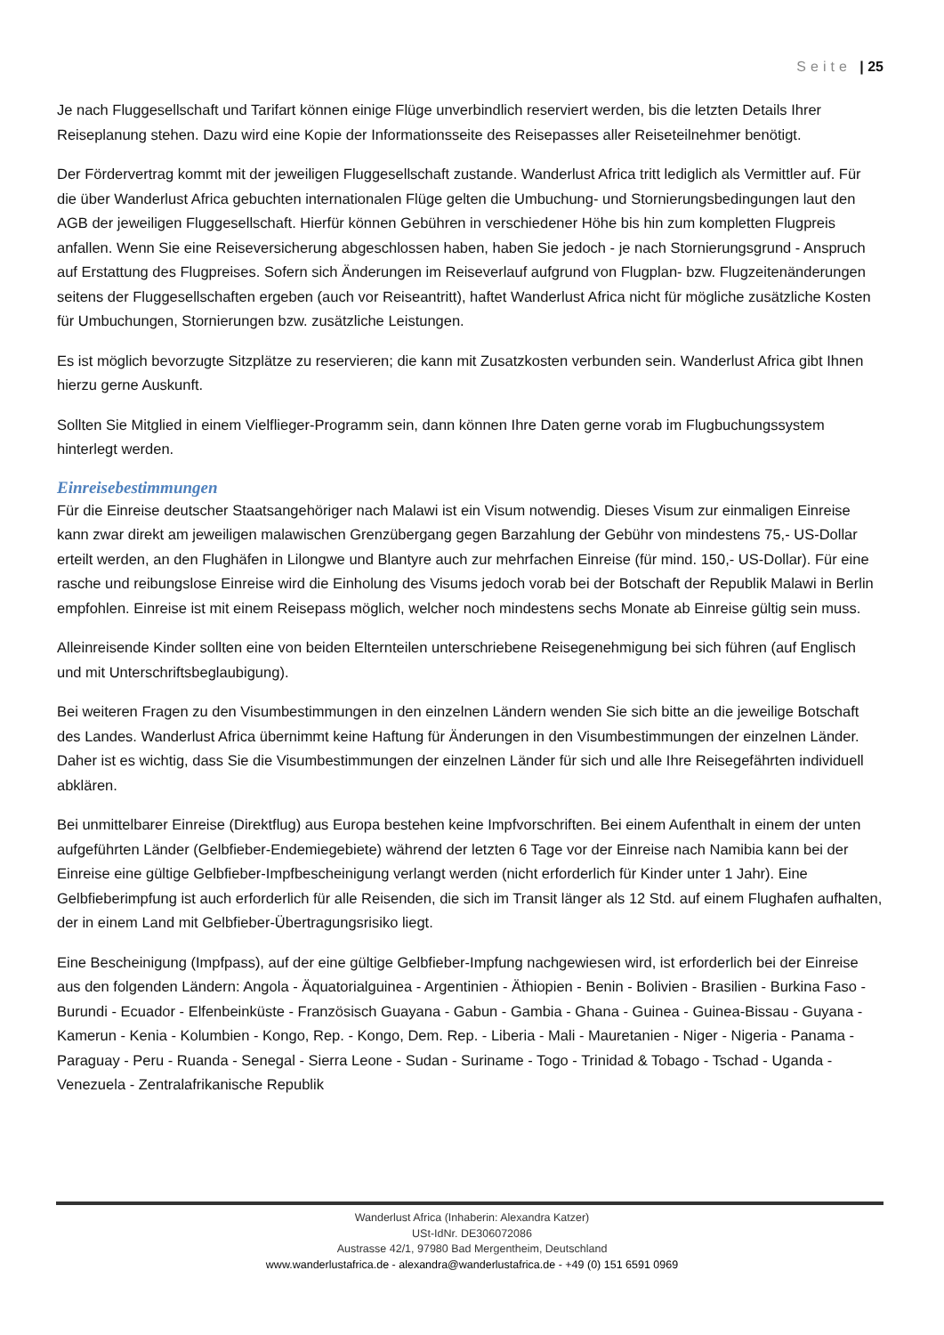Seite | 25
Je nach Fluggesellschaft und Tarifart können einige Flüge unverbindlich reserviert werden, bis die letzten Details Ihrer Reiseplanung stehen. Dazu wird eine Kopie der Informationsseite des Reisepasses aller Reiseteilnehmer benötigt.
Der Fördervertrag kommt mit der jeweiligen Fluggesellschaft zustande. Wanderlust Africa tritt lediglich als Vermittler auf. Für die über Wanderlust Africa gebuchten internationalen Flüge gelten die Umbuchung- und Stornierungsbedingungen laut den AGB der jeweiligen Fluggesellschaft. Hierfür können Gebühren in verschiedener Höhe bis hin zum kompletten Flugpreis anfallen. Wenn Sie eine Reiseversicherung abgeschlossen haben, haben Sie jedoch - je nach Stornierungsgrund - Anspruch auf Erstattung des Flugpreises. Sofern sich Änderungen im Reiseverlauf aufgrund von Flugplan- bzw. Flugzeitenänderungen seitens der Fluggesellschaften ergeben (auch vor Reiseantritt), haftet Wanderlust Africa nicht für mögliche zusätzliche Kosten für Umbuchungen, Stornierungen bzw. zusätzliche Leistungen.
Es ist möglich bevorzugte Sitzplätze zu reservieren; die kann mit Zusatzkosten verbunden sein. Wanderlust Africa gibt Ihnen hierzu gerne Auskunft.
Sollten Sie Mitglied in einem Vielflieger-Programm sein, dann können Ihre Daten gerne vorab im Flugbuchungssystem hinterlegt werden.
Einreisebestimmungen
Für die Einreise deutscher Staatsangehöriger nach Malawi ist ein Visum notwendig. Dieses Visum zur einmaligen Einreise kann zwar direkt am jeweiligen malawischen Grenzübergang gegen Barzahlung der Gebühr von mindestens 75,- US-Dollar erteilt werden, an den Flughäfen in Lilongwe und Blantyre auch zur mehrfachen Einreise (für mind. 150,- US-Dollar). Für eine rasche und reibungslose Einreise wird die Einholung des Visums jedoch vorab bei der Botschaft der Republik Malawi in Berlin empfohlen. Einreise ist mit einem Reisepass möglich, welcher noch mindestens sechs Monate ab Einreise gültig sein muss.
Alleinreisende Kinder sollten eine von beiden Elternteilen unterschriebene Reisegenehmigung bei sich führen (auf Englisch und mit Unterschriftsbeglaubigung).
Bei weiteren Fragen zu den Visumbestimmungen in den einzelnen Ländern wenden Sie sich bitte an die jeweilige Botschaft des Landes. Wanderlust Africa übernimmt keine Haftung für Änderungen in den Visumbestimmungen der einzelnen Länder. Daher ist es wichtig, dass Sie die Visumbestimmungen der einzelnen Länder für sich und alle Ihre Reisegefährten individuell abklären.
Bei unmittelbarer Einreise (Direktflug) aus Europa bestehen keine Impfvorschriften. Bei einem Aufenthalt in einem der unten aufgeführten Länder (Gelbfieber-Endemiegebiete) während der letzten 6 Tage vor der Einreise nach Namibia kann bei der Einreise eine gültige Gelbfieber-Impfbescheinigung verlangt werden (nicht erforderlich für Kinder unter 1 Jahr). Eine Gelbfieberimpfung ist auch erforderlich für alle Reisenden, die sich im Transit länger als 12 Std. auf einem Flughafen aufhalten, der in einem Land mit Gelbfieber-Übertragungsrisiko liegt.
Eine Bescheinigung (Impfpass), auf der eine gültige Gelbfieber-Impfung nachgewiesen wird, ist erforderlich bei der Einreise aus den folgenden Ländern: Angola - Äquatorialguinea - Argentinien - Äthiopien - Benin - Bolivien - Brasilien - Burkina Faso - Burundi - Ecuador - Elfenbeinküste - Französisch Guayana - Gabun - Gambia - Ghana - Guinea - Guinea-Bissau - Guyana - Kamerun - Kenia - Kolumbien - Kongo, Rep. - Kongo, Dem. Rep. - Liberia - Mali - Mauretanien - Niger - Nigeria - Panama - Paraguay - Peru - Ruanda - Senegal - Sierra Leone - Sudan - Suriname - Togo - Trinidad & Tobago - Tschad - Uganda - Venezuela - Zentralafrikanische Republik
Wanderlust Africa (Inhaberin: Alexandra Katzer)
USt-IdNr. DE306072086
Austrasse 42/1, 97980 Bad Mergentheim, Deutschland
www.wanderlustafrica.de - alexandra@wanderlustafrica.de - +49 (0) 151 6591 0969